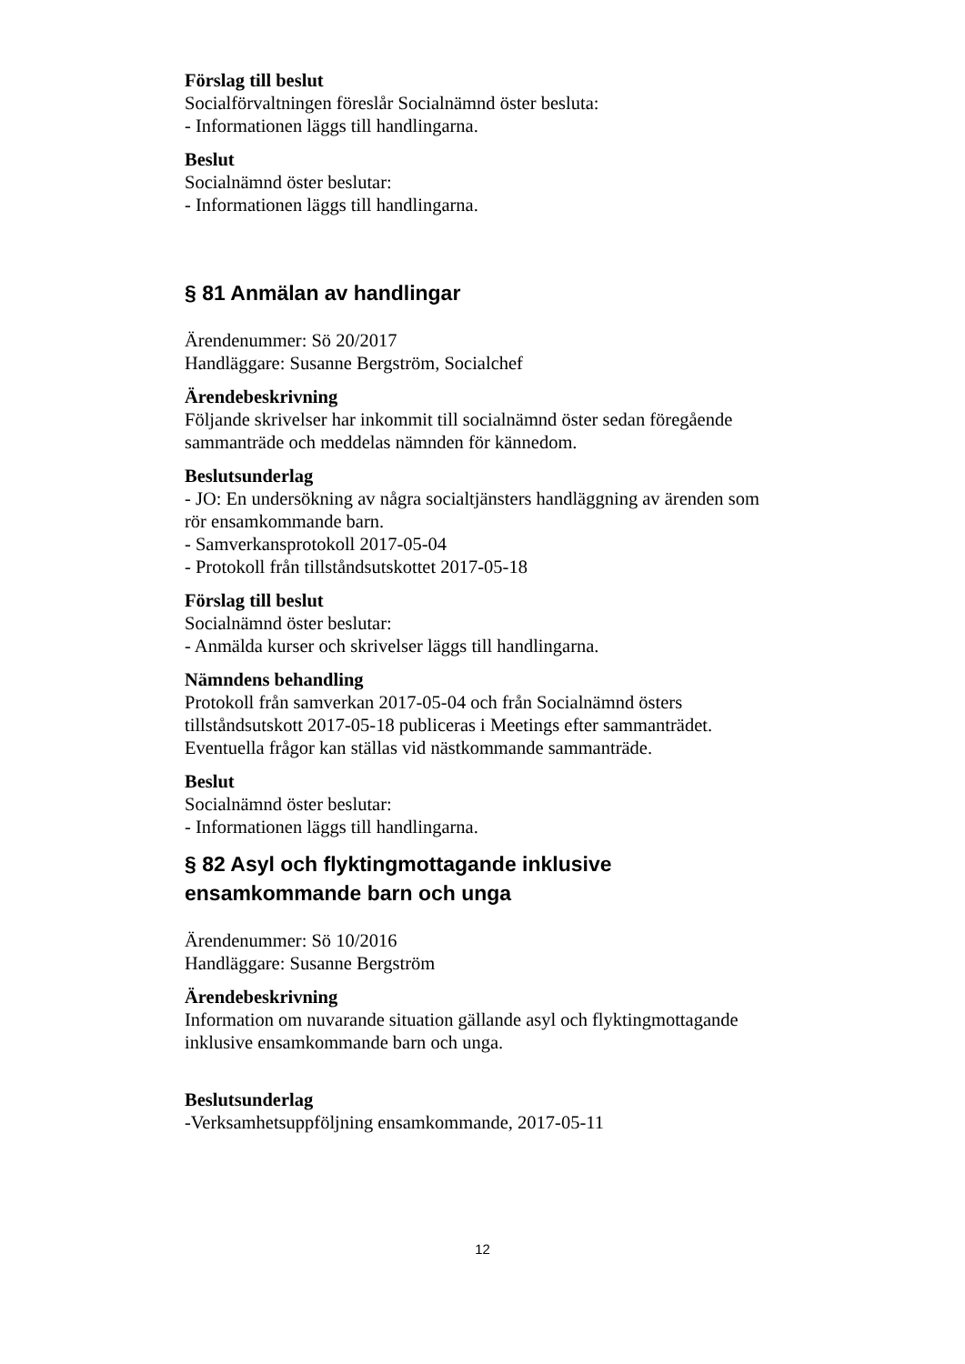Förslag till beslut
Socialförvaltningen föreslår Socialnämnd öster besluta:
- Informationen läggs till handlingarna.
Beslut
Socialnämnd öster beslutar:
- Informationen läggs till handlingarna.
§ 81 Anmälan av handlingar
Ärendenummer: Sö 20/2017
Handläggare: Susanne Bergström, Socialchef
Ärendebeskrivning
Följande skrivelser har inkommit till socialnämnd öster sedan föregående sammanträde och meddelas nämnden för kännedom.
Beslutsunderlag
- JO: En undersökning av några socialtjänsters handläggning av ärenden som rör ensamkommande barn.
- Samverkansprotokoll 2017-05-04
- Protokoll från tillståndsutskottet 2017-05-18
Förslag till beslut
Socialnämnd öster beslutar:
- Anmälda kurser och skrivelser läggs till handlingarna.
Nämndens behandling
Protokoll från samverkan 2017-05-04 och från Socialnämnd östers tillståndsutskott 2017-05-18 publiceras i Meetings efter sammanträdet. Eventuella frågor kan ställas vid nästkommande sammanträde.
Beslut
Socialnämnd öster beslutar:
- Informationen läggs till handlingarna.
§ 82 Asyl och flyktingmottagande inklusive ensamkommande barn och unga
Ärendenummer: Sö 10/2016
Handläggare: Susanne Bergström
Ärendebeskrivning
Information om nuvarande situation gällande asyl och flyktingmottagande inklusive ensamkommande barn och unga.
Beslutsunderlag
-Verksamhetsuppföljning ensamkommande, 2017-05-11
12